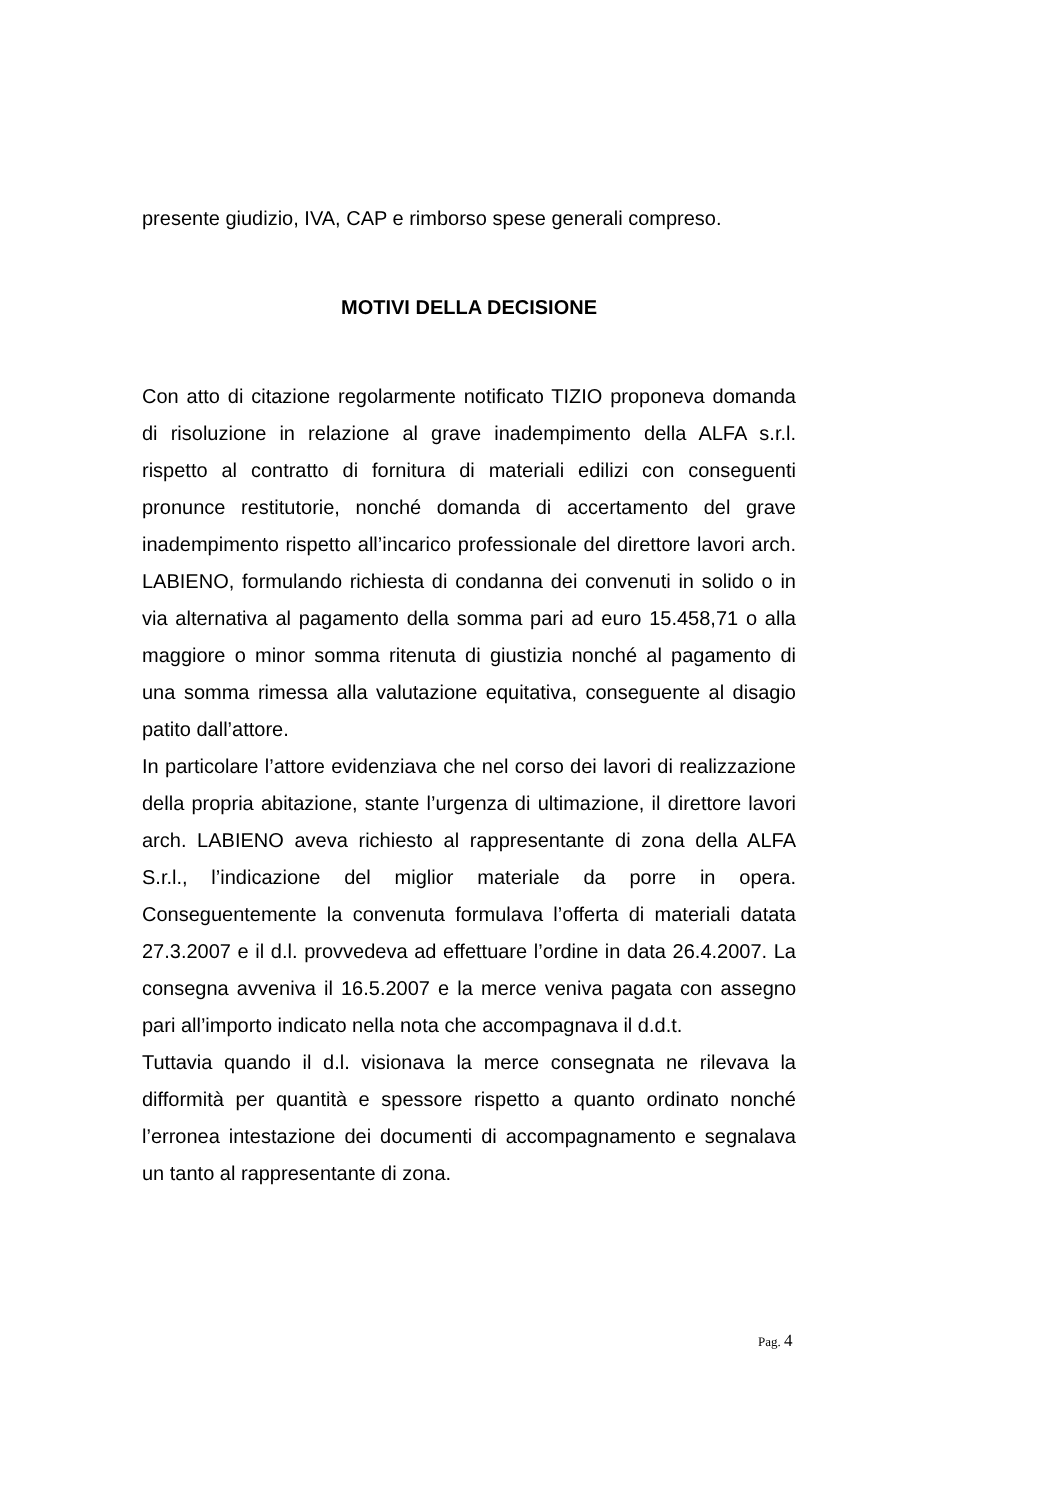presente giudizio, IVA, CAP e rimborso spese generali compreso.
MOTIVI DELLA DECISIONE
Con atto di citazione regolarmente notificato TIZIO proponeva domanda di risoluzione in relazione al grave inadempimento della ALFA s.r.l. rispetto al contratto di fornitura di materiali edilizi con conseguenti pronunce restitutorie, nonché domanda di accertamento del grave inadempimento rispetto all’incarico professionale del direttore lavori arch. LABIENO, formulando richiesta di condanna dei convenuti in solido o in via alternativa al pagamento della somma pari ad euro 15.458,71 o alla maggiore o minor somma ritenuta di giustizia nonché al pagamento di una somma rimessa alla valutazione equitativa, conseguente al disagio patito dall’attore.
In particolare l’attore evidenziava che nel corso dei lavori di realizzazione della propria abitazione, stante l’urgenza di ultimazione, il direttore lavori arch. LABIENO aveva richiesto al rappresentante di zona della ALFA S.r.l., l’indicazione del miglior materiale da porre in opera. Conseguentemente la convenuta formulava l’offerta di materiali datata 27.3.2007 e il d.l. provvedeva ad effettuare l’ordine in data 26.4.2007. La consegna avveniva il 16.5.2007 e la merce veniva pagata con assegno pari all’importo indicato nella nota che accompagnava il d.d.t.
Tuttavia quando il d.l. visionava la merce consegnata ne rilevava la difformità per quantità e spessore rispetto a quanto ordinato nonché l’erronea intestazione dei documenti di accompagnamento e segnalava un tanto al rappresentante di zona.
Pag. 4